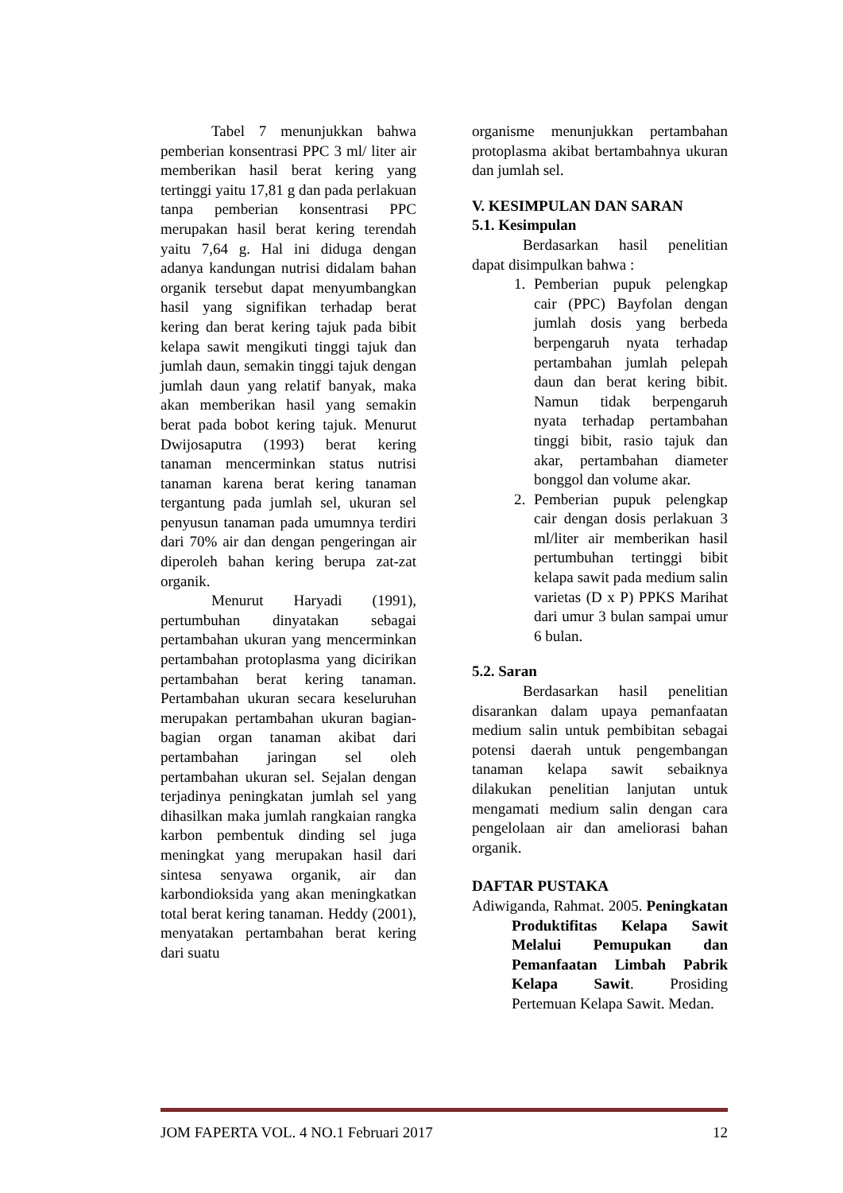Tabel 7 menunjukkan bahwa pemberian konsentrasi PPC 3 ml/ liter air memberikan hasil berat kering yang tertinggi yaitu 17,81 g dan pada perlakuan tanpa pemberian konsentrasi PPC merupakan hasil berat kering terendah yaitu 7,64 g. Hal ini diduga dengan adanya kandungan nutrisi didalam bahan organik tersebut dapat menyumbangkan hasil yang signifikan terhadap berat kering dan berat kering tajuk pada bibit kelapa sawit mengikuti tinggi tajuk dan jumlah daun, semakin tinggi tajuk dengan jumlah daun yang relatif banyak, maka akan memberikan hasil yang semakin berat pada bobot kering tajuk. Menurut Dwijosaputra (1993) berat kering tanaman mencerminkan status nutrisi tanaman karena berat kering tanaman tergantung pada jumlah sel, ukuran sel penyusun tanaman pada umumnya terdiri dari 70% air dan dengan pengeringan air diperoleh bahan kering berupa zat-zat organik.
Menurut Haryadi (1991), pertumbuhan dinyatakan sebagai pertambahan ukuran yang mencerminkan pertambahan protoplasma yang dicirikan pertambahan berat kering tanaman. Pertambahan ukuran secara keseluruhan merupakan pertambahan ukuran bagian-bagian organ tanaman akibat dari pertambahan jaringan sel oleh pertambahan ukuran sel. Sejalan dengan terjadinya peningkatan jumlah sel yang dihasilkan maka jumlah rangkaian rangka karbon pembentuk dinding sel juga meningkat yang merupakan hasil dari sintesa senyawa organik, air dan karbondioksida yang akan meningkatkan total berat kering tanaman. Heddy (2001), menyatakan pertambahan berat kering dari suatu
organisme menunjukkan pertambahan protoplasma akibat bertambahnya ukuran dan jumlah sel.
V. KESIMPULAN DAN SARAN
5.1. Kesimpulan
Berdasarkan hasil penelitian dapat disimpulkan bahwa :
1. Pemberian pupuk pelengkap cair (PPC) Bayfolan dengan jumlah dosis yang berbeda berpengaruh nyata terhadap pertambahan jumlah pelepah daun dan berat kering bibit. Namun tidak berpengaruh nyata terhadap pertambahan tinggi bibit, rasio tajuk dan akar, pertambahan diameter bonggol dan volume akar.
2. Pemberian pupuk pelengkap cair dengan dosis perlakuan 3 ml/liter air memberikan hasil pertumbuhan tertinggi bibit kelapa sawit pada medium salin varietas (D x P) PPKS Marihat dari umur 3 bulan sampai umur 6 bulan.
5.2. Saran
Berdasarkan hasil penelitian disarankan dalam upaya pemanfaatan medium salin untuk pembibitan sebagai potensi daerah untuk pengembangan tanaman kelapa sawit sebaiknya dilakukan penelitian lanjutan untuk mengamati medium salin dengan cara pengelolaan air dan ameliorasi bahan organik.
DAFTAR PUSTAKA
Adiwiganda, Rahmat. 2005. Peningkatan Produktifitas Kelapa Sawit Melalui Pemupukan dan Pemanfaatan Limbah Pabrik Kelapa Sawit. Prosiding Pertemuan Kelapa Sawit. Medan.
JOM FAPERTA VOL. 4 NO.1 Februari 2017 12